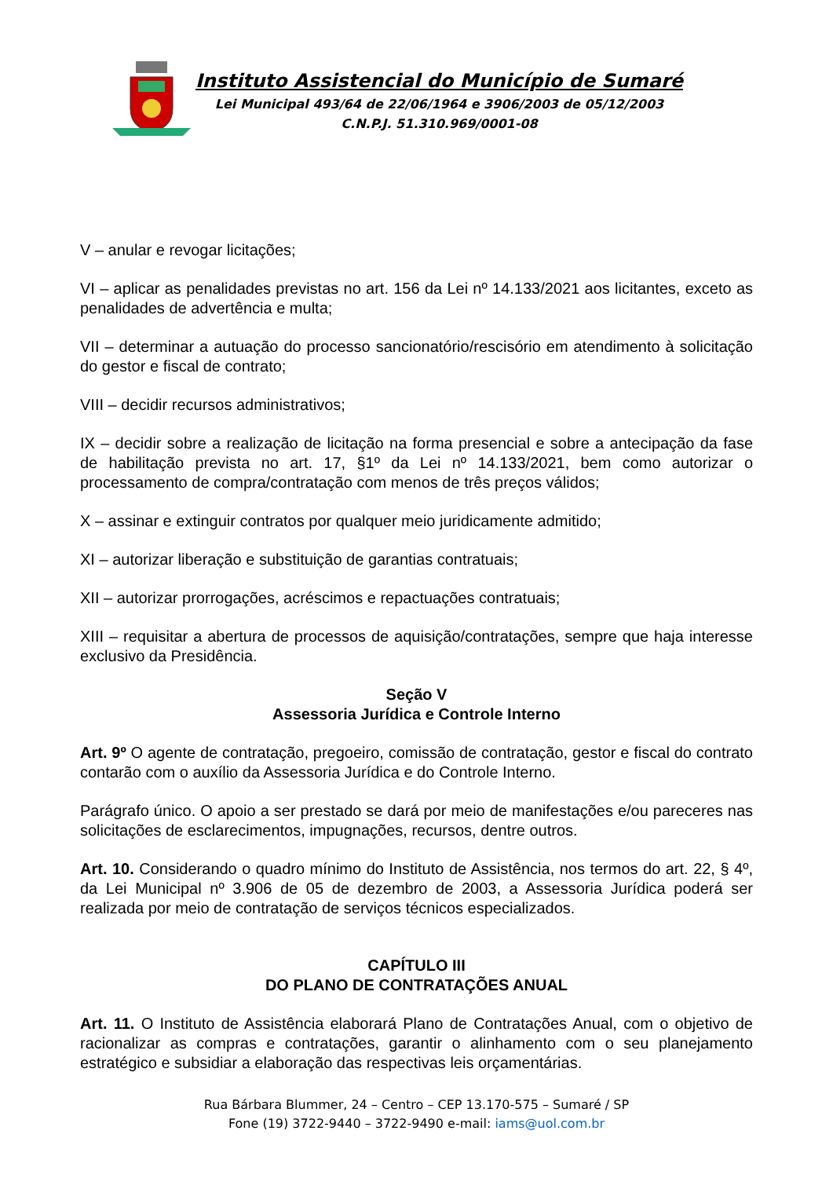Instituto Assistencial do Município de Sumaré
Lei Municipal 493/64 de 22/06/1964 e 3906/2003 de 05/12/2003
C.N.P.J. 51.310.969/0001-08
V – anular e revogar licitações;
VI – aplicar as penalidades previstas no art. 156 da Lei nº 14.133/2021 aos licitantes, exceto as penalidades de advertência e multa;
VII – determinar a autuação do processo sancionatório/rescisório em atendimento à solicitação do gestor e fiscal de contrato;
VIII – decidir recursos administrativos;
IX – decidir sobre a realização de licitação na forma presencial e sobre a antecipação da fase de habilitação prevista no art. 17, §1º da Lei nº 14.133/2021, bem como autorizar o processamento de compra/contratação com menos de três preços válidos;
X – assinar e extinguir contratos por qualquer meio juridicamente admitido;
XI – autorizar liberação e substituição de garantias contratuais;
XII – autorizar prorrogações, acréscimos e repactuações contratuais;
XIII – requisitar a abertura de processos de aquisição/contratações, sempre que haja interesse exclusivo da Presidência.
Seção V
Assessoria Jurídica e Controle Interno
Art. 9º O agente de contratação, pregoeiro, comissão de contratação, gestor e fiscal do contrato contarão com o auxílio da Assessoria Jurídica e do Controle Interno.
Parágrafo único. O apoio a ser prestado se dará por meio de manifestações e/ou pareceres nas solicitações de esclarecimentos, impugnações, recursos, dentre outros.
Art. 10. Considerando o quadro mínimo do Instituto de Assistência, nos termos do art. 22, § 4º, da Lei Municipal nº 3.906 de 05 de dezembro de 2003, a Assessoria Jurídica poderá ser realizada por meio de contratação de serviços técnicos especializados.
CAPÍTULO III
DO PLANO DE CONTRATAÇÕES ANUAL
Art. 11. O Instituto de Assistência elaborará Plano de Contratações Anual, com o objetivo de racionalizar as compras e contratações, garantir o alinhamento com o seu planejamento estratégico e subsidiar a elaboração das respectivas leis orçamentárias.
Rua Bárbara Blummer, 24 – Centro – CEP 13.170-575 – Sumaré / SP
Fone (19) 3722-9440 – 3722-9490 e-mail: iams@uol.com.br